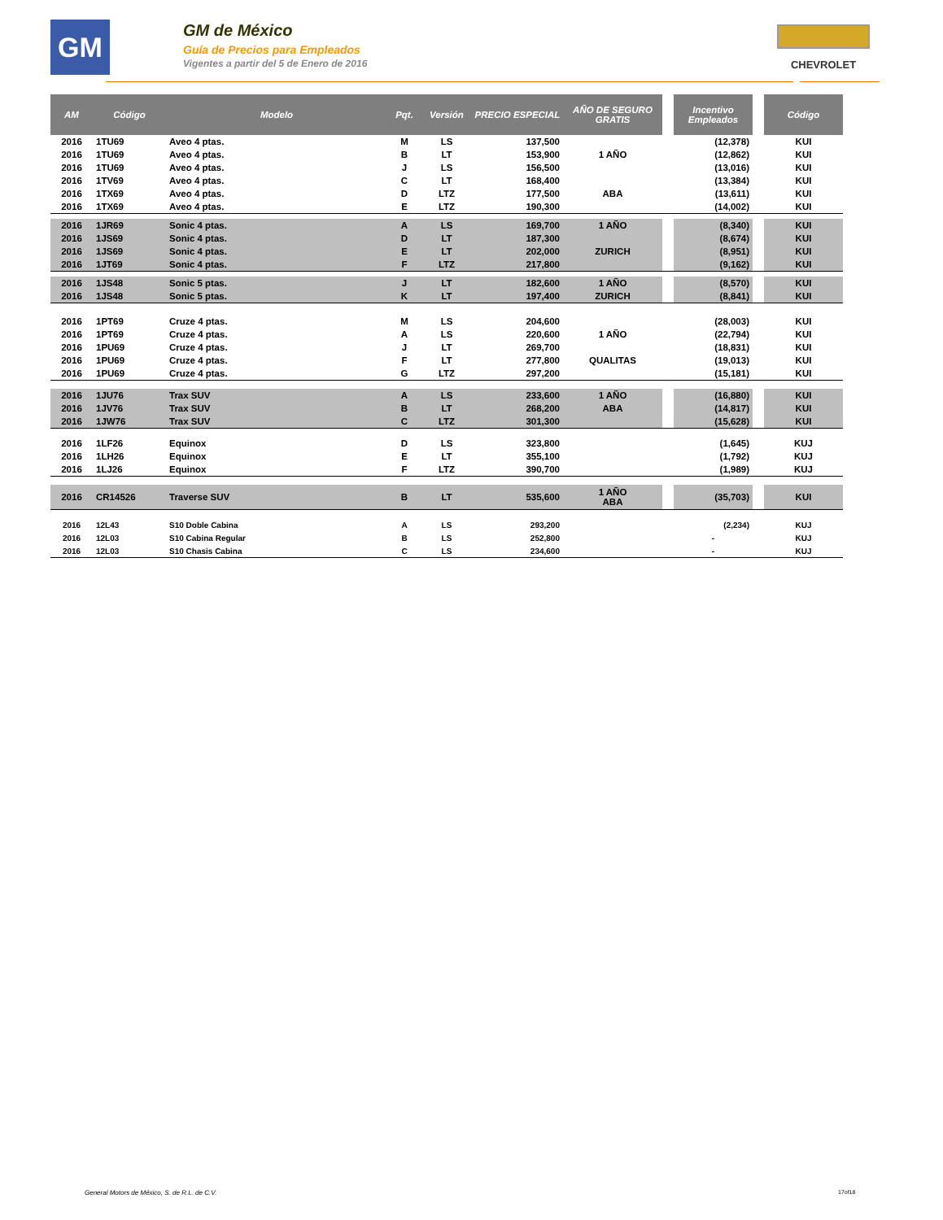GM
GM de México
Guía de Precios para Empleados
Vigentes a partir del 5 de Enero de 2016
CHEVROLET
| AM | Código | Modelo | Pqt. | Versión | PRECIO ESPECIAL | AÑO DE SEGURO GRATIS | | Incentivo Empleados | | Código |
| --- | --- | --- | --- | --- | --- | --- | --- | --- | --- | --- |
| 2016 | 1TU69 | Aveo 4 ptas. | M | LS | 137,500 | | | (12,378) | | KUI |
| 2016 | 1TU69 | Aveo 4 ptas. | B | LT | 153,900 | 1 AÑO | | (12,862) | | KUI |
| 2016 | 1TU69 | Aveo 4 ptas. | J | LS | 156,500 | | | (13,016) | | KUI |
| 2016 | 1TV69 | Aveo 4 ptas. | C | LT | 168,400 | | | (13,384) | | KUI |
| 2016 | 1TX69 | Aveo 4 ptas. | D | LTZ | 177,500 | ABA | | (13,611) | | KUI |
| 2016 | 1TX69 | Aveo 4 ptas. | E | LTZ | 190,300 | | | (14,002) | | KUI |
| 2016 | 1JR69 | Sonic 4 ptas. | A | LS | 169,700 | 1 AÑO | | (8,340) | | KUI |
| 2016 | 1JS69 | Sonic 4 ptas. | D | LT | 187,300 | | | (8,674) | | KUI |
| 2016 | 1JS69 | Sonic 4 ptas. | E | LT | 202,000 | ZURICH | | (8,951) | | KUI |
| 2016 | 1JT69 | Sonic 4 ptas. | F | LTZ | 217,800 | | | (9,162) | | KUI |
| 2016 | 1JS48 | Sonic 5 ptas. | J | LT | 182,600 | 1 AÑO | | (8,570) | | KUI |
| 2016 | 1JS48 | Sonic 5 ptas. | K | LT | 197,400 | ZURICH | | (8,841) | | KUI |
| 2016 | 1PT69 | Cruze 4 ptas. | M | LS | 204,600 | | | (28,003) | | KUI |
| 2016 | 1PT69 | Cruze 4 ptas. | A | LS | 220,600 | 1 AÑO | | (22,794) | | KUI |
| 2016 | 1PU69 | Cruze 4 ptas. | J | LT | 269,700 | | | (18,831) | | KUI |
| 2016 | 1PU69 | Cruze 4 ptas. | F | LT | 277,800 | QUALITAS | | (19,013) | | KUI |
| 2016 | 1PU69 | Cruze 4 ptas. | G | LTZ | 297,200 | | | (15,181) | | KUI |
| 2016 | 1JU76 | Trax SUV | A | LS | 233,600 | 1 AÑO | | (16,880) | | KUI |
| 2016 | 1JV76 | Trax SUV | B | LT | 268,200 | ABA | | (14,817) | | KUI |
| 2016 | 1JW76 | Trax SUV | C | LTZ | 301,300 | | | (15,628) | | KUI |
| 2016 | 1LF26 | Equinox | D | LS | 323,800 | | | (1,645) | | KUJ |
| 2016 | 1LH26 | Equinox | E | LT | 355,100 | | | (1,792) | | KUJ |
| 2016 | 1LJ26 | Equinox | F | LTZ | 390,700 | | | (1,989) | | KUJ |
| 2016 | CR14526 | Traverse SUV | B | LT | 535,600 | 1 AÑO ABA | | (35,703) | | KUI |
| 2016 | 12L43 | S10 Doble Cabina | A | LS | 293,200 | | | (2,234) | | KUJ |
| 2016 | 12L03 | S10 Cabina Regular | B | LS | 252,800 | | | - | | KUJ |
| 2016 | 12L03 | S10 Chasis Cabina | C | LS | 234,600 | | | - | | KUJ |
General Motors de México, S. de R.L. de C.V.
17of18